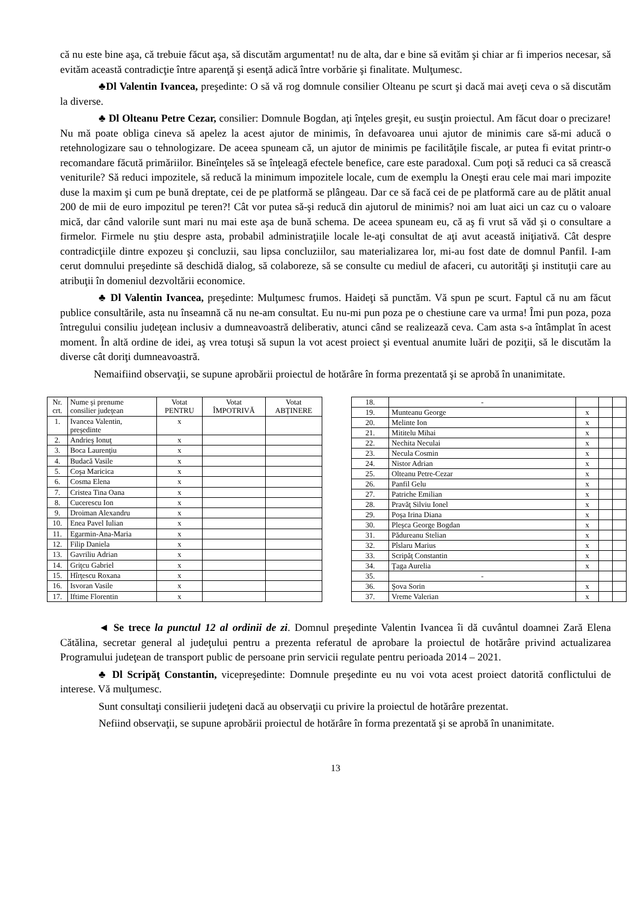că nu este bine aşa, că trebuie făcut aşa, să discutăm argumentat! nu de alta, dar e bine să evităm şi chiar ar fi imperios necesar, să evităm această contradicţie între aparenţă şi esenţă adică între vorbărie şi finalitate. Mulţumesc.
♣Dl Valentin Ivancea, preşedinte: O să vă rog domnule consilier Olteanu pe scurt şi dacă mai aveţi ceva o să discutăm la diverse.
♣ Dl Olteanu Petre Cezar, consilier: Domnule Bogdan, aţi înţeles greşit, eu susţin proiectul. Am făcut doar o precizare! Nu mă poate obliga cineva să apelez la acest ajutor de minimis, în defavoarea unui ajutor de minimis care să-mi aducă o retehnologizare sau o tehnologizare. De aceea spuneam că, un ajutor de minimis pe facilităţile fiscale, ar putea fi evitat printr-o recomandare făcută primăriilor. Bineînţeles să se înţeleagă efectele benefice, care este paradoxal. Cum poţi să reduci ca să crească veniturile? Să reduci impozitele, să reducă la minimum impozitele locale, cum de exemplu la Oneşti erau cele mai mari impozite duse la maxim şi cum pe bună dreptate, cei de pe platformă se plângeau. Dar ce să facă cei de pe platformă care au de plătit anual 200 de mii de euro impozitul pe teren?! Cât vor putea să-şi reducă din ajutorul de minimis? noi am luat aici un caz cu o valoare mică, dar când valorile sunt mari nu mai este aşa de bună schema. De aceea spuneam eu, că aş fi vrut să văd şi o consultare a firmelor. Firmele nu ştiu despre asta, probabil administraţiile locale le-aţi consultat de aţi avut această iniţiativă. Cât despre contradicţiile dintre expozeu şi concluzii, sau lipsa concluziilor, sau materializarea lor, mi-au fost date de domnul Panfil. I-am cerut domnului preşedinte să deschidă dialog, să colaboreze, să se consulte cu mediul de afaceri, cu autorităţi şi instituţii care au atribuţii în domeniul dezvoltării economice.
♣ Dl Valentin Ivancea, preşedinte: Mulţumesc frumos. Haideţi să punctăm. Vă spun pe scurt. Faptul că nu am făcut publice consultările, asta nu înseamnă că nu ne-am consultat. Eu nu-mi pun poza pe o chestiune care va urma! Îmi pun poza, poza întregului consiliu judeţean inclusiv a dumneavoastră deliberativ, atunci când se realizează ceva. Cam asta s-a întâmplat în acest moment. În altă ordine de idei, aş vrea totuşi să supun la vot acest proiect şi eventual anumite luări de poziţii, să le discutăm la diverse cât doriţi dumneavoastră.
Nemaifiind observaţii, se supune aprobării proiectul de hotărâre în forma prezentată şi se aprobă în unanimitate.
| Nr. crt. | Nume şi prenume consilier judeţean | Votat PENTRU | Votat ÎMPOTRIVĂ | Votat ABŢINERE |
| --- | --- | --- | --- | --- |
| 1. | Ivancea Valentin, preşedinte | x | | |
| 2. | Andrieş Ionuţ | x | | |
| 3. | Boca Laurenţiu | x | | |
| 4. | Budacă Vasile | x | | |
| 5. | Coşa Maricica | x | | |
| 6. | Cosma Elena | x | | |
| 7. | Cristea Tina Oana | x | | |
| 8. | Cucerescu Ion | x | | |
| 9. | Droiman Alexandru | x | | |
| 10. | Enea Pavel Iulian | x | | |
| 11. | Egarmin-Ana-Maria | x | | |
| 12. | Filip Daniela | x | | |
| 13. | Gavriliu Adrian | x | | |
| 14. | Griţcu Gabriel | x | | |
| 15. | Hîrţescu Roxana | x | | |
| 16. | Isvoran Vasile | x | | |
| 17. | Iftime Florentin | x | | |
| 18. | - | | | |
| 19. | Munteanu George | x | | |
| 20. | Melinte Ion | x | | |
| 21. | Mititelu Mihai | x | | |
| 22. | Nechita Neculai | x | | |
| 23. | Necula Cosmin | x | | |
| 24. | Nistor Adrian | x | | |
| 25. | Olteanu Petre-Cezar | x | | |
| 26. | Panfil Gelu | x | | |
| 27. | Patriche Emilian | x | | |
| 28. | Pravăţ Silviu Ionel | x | | |
| 29. | Poşa Irina Diana | x | | |
| 30. | Pleşca George Bogdan | x | | |
| 31. | Pădureanu Stelian | x | | |
| 32. | Pîslaru Marius | x | | |
| 33. | Scripăţ Constantin | x | | |
| 34. | Ţaga Aurelia | x | | |
| 35. | - | | | |
| 36. | Şova Sorin | x | | |
| 37. | Vreme Valerian | x | | |
◄ Se trece la punctul 12 al ordinii de zi. Domnul preşedinte Valentin Ivancea îi dă cuvântul doamnei Zară Elena Cătălina, secretar general al judeţului pentru a prezenta referatul de aprobare la proiectul de hotărâre privind actualizarea Programului judeţean de transport public de persoane prin servicii regulate pentru perioada 2014 – 2021.
♣ Dl Scripăţ Constantin, vicepreşedinte: Domnule preşedinte eu nu voi vota acest proiect datorită conflictului de interese. Vă mulţumesc.
Sunt consultaţi consilierii judeţeni dacă au observaţii cu privire la proiectul de hotărâre prezentat.
Nefiind observaţii, se supune aprobării proiectul de hotărâre în forma prezentată şi se aprobă în unanimitate.
13